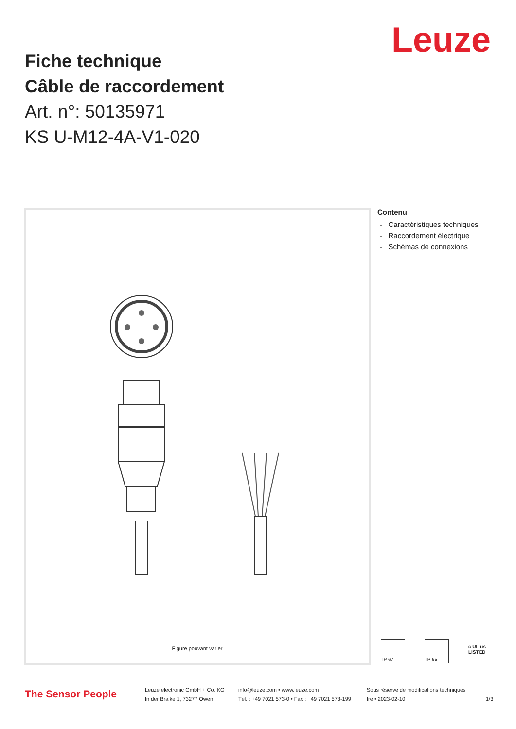Leuze
Fiche technique
Câble de raccordement
Art. n°: 50135971
KS U-M12-4A-V1-020
Figure pouvant varier
Contenu
- Caractéristiques techniques
- Raccordement électrique
- Schémas de connexions
IP 67 IP 65
c UL us
LISTED
The Sensor People
Leuze electronic GmbH + Co. KG
In der Braike 1, 73277 Owen
info@leuze.com • www.leuze.com
Tél. : +49 7021 573-0 • Fax : +49 7021 573-199
Sous réserve de modifications techniques
fre • 2023-02-10
1/3